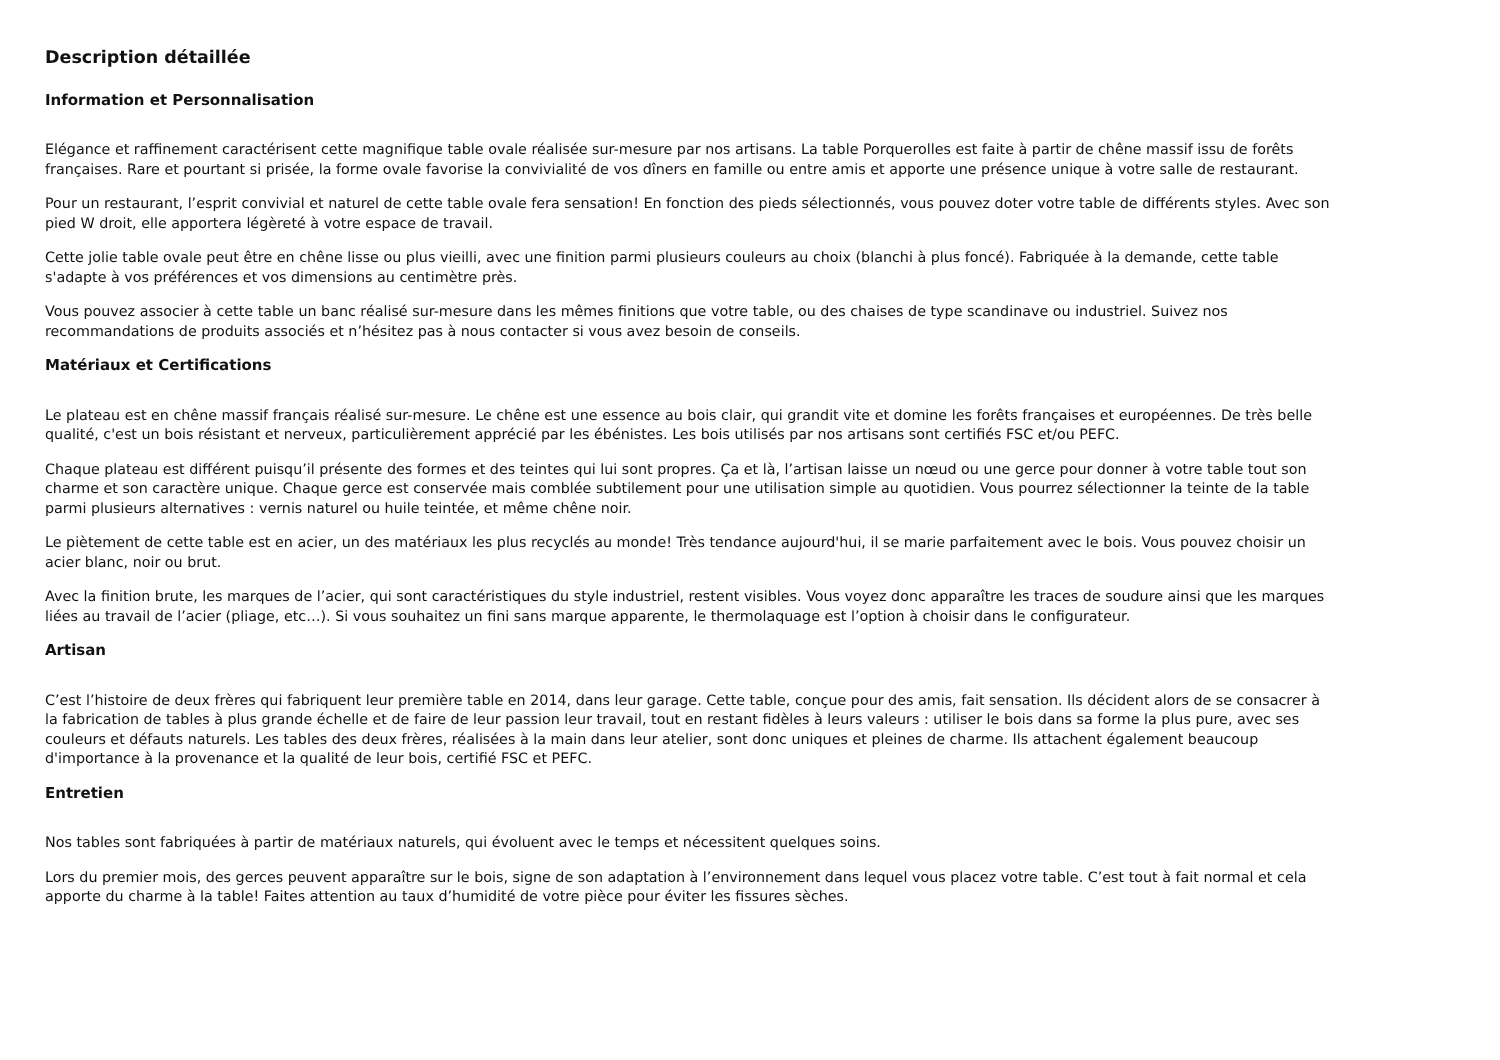Description détaillée
Information et Personnalisation
Elégance et raffinement caractérisent cette magnifique table ovale réalisée sur-mesure par nos artisans. La table Porquerolles est faite à partir de chêne massif issu de forêts françaises. Rare et pourtant si prisée, la forme ovale favorise la convivialité de vos dîners en famille ou entre amis et apporte une présence unique à votre salle de restaurant.
Pour un restaurant, l’esprit convivial et naturel de cette table ovale fera sensation! En fonction des pieds sélectionnés, vous pouvez doter votre table de différents styles. Avec son pied W droit, elle apportera légèreté à votre espace de travail.
Cette jolie table ovale peut être en chêne lisse ou plus vieilli, avec une finition parmi plusieurs couleurs au choix (blanchi à plus foncé). Fabriquée à la demande, cette table s'adapte à vos préférences et vos dimensions au centimètre près.
Vous pouvez associer à cette table un banc réalisé sur-mesure dans les mêmes finitions que votre table, ou des chaises de type scandinave ou industriel. Suivez nos recommandations de produits associés et n’hésitez pas à nous contacter si vous avez besoin de conseils.
Matériaux et Certifications
Le plateau est en chêne massif français réalisé sur-mesure. Le chêne est une essence au bois clair, qui grandit vite et domine les forêts françaises et européennes. De très belle qualité, c'est un bois résistant et nerveux, particulièrement apprécié par les ébénistes. Les bois utilisés par nos artisans sont certifiés FSC et/ou PEFC.
Chaque plateau est différent puisqu’il présente des formes et des teintes qui lui sont propres. Ça et là, l’artisan laisse un nœud ou une gerce pour donner à votre table tout son charme et son caractère unique. Chaque gerce est conservée mais comblée subtilement pour une utilisation simple au quotidien. Vous pourrez sélectionner la teinte de la table parmi plusieurs alternatives : vernis naturel ou huile teintée, et même chêne noir.
Le piètement de cette table est en acier, un des matériaux les plus recyclés au monde! Très tendance aujourd'hui, il se marie parfaitement avec le bois. Vous pouvez choisir un acier blanc, noir ou brut.
Avec la finition brute, les marques de l’acier, qui sont caractéristiques du style industriel, restent visibles. Vous voyez donc apparaître les traces de soudure ainsi que les marques liées au travail de l’acier (pliage, etc…). Si vous souhaitez un fini sans marque apparente, le thermolaquage est l’option à choisir dans le configurateur.
Artisan
C’est l’histoire de deux frères qui fabriquent leur première table en 2014, dans leur garage. Cette table, conçue pour des amis, fait sensation. Ils décident alors de se consacrer à la fabrication de tables à plus grande échelle et de faire de leur passion leur travail, tout en restant fidèles à leurs valeurs : utiliser le bois dans sa forme la plus pure, avec ses couleurs et défauts naturels. Les tables des deux frères, réalisées à la main dans leur atelier, sont donc uniques et pleines de charme. Ils attachent également beaucoup d'importance à la provenance et la qualité de leur bois, certifié FSC et PEFC.
Entretien
Nos tables sont fabriquées à partir de matériaux naturels, qui évoluent avec le temps et nécessitent quelques soins.
Lors du premier mois, des gerces peuvent apparaître sur le bois, signe de son adaptation à l’environnement dans lequel vous placez votre table. C’est tout à fait normal et cela apporte du charme à la table! Faites attention au taux d’humidité de votre pièce pour éviter les fissures sèches.